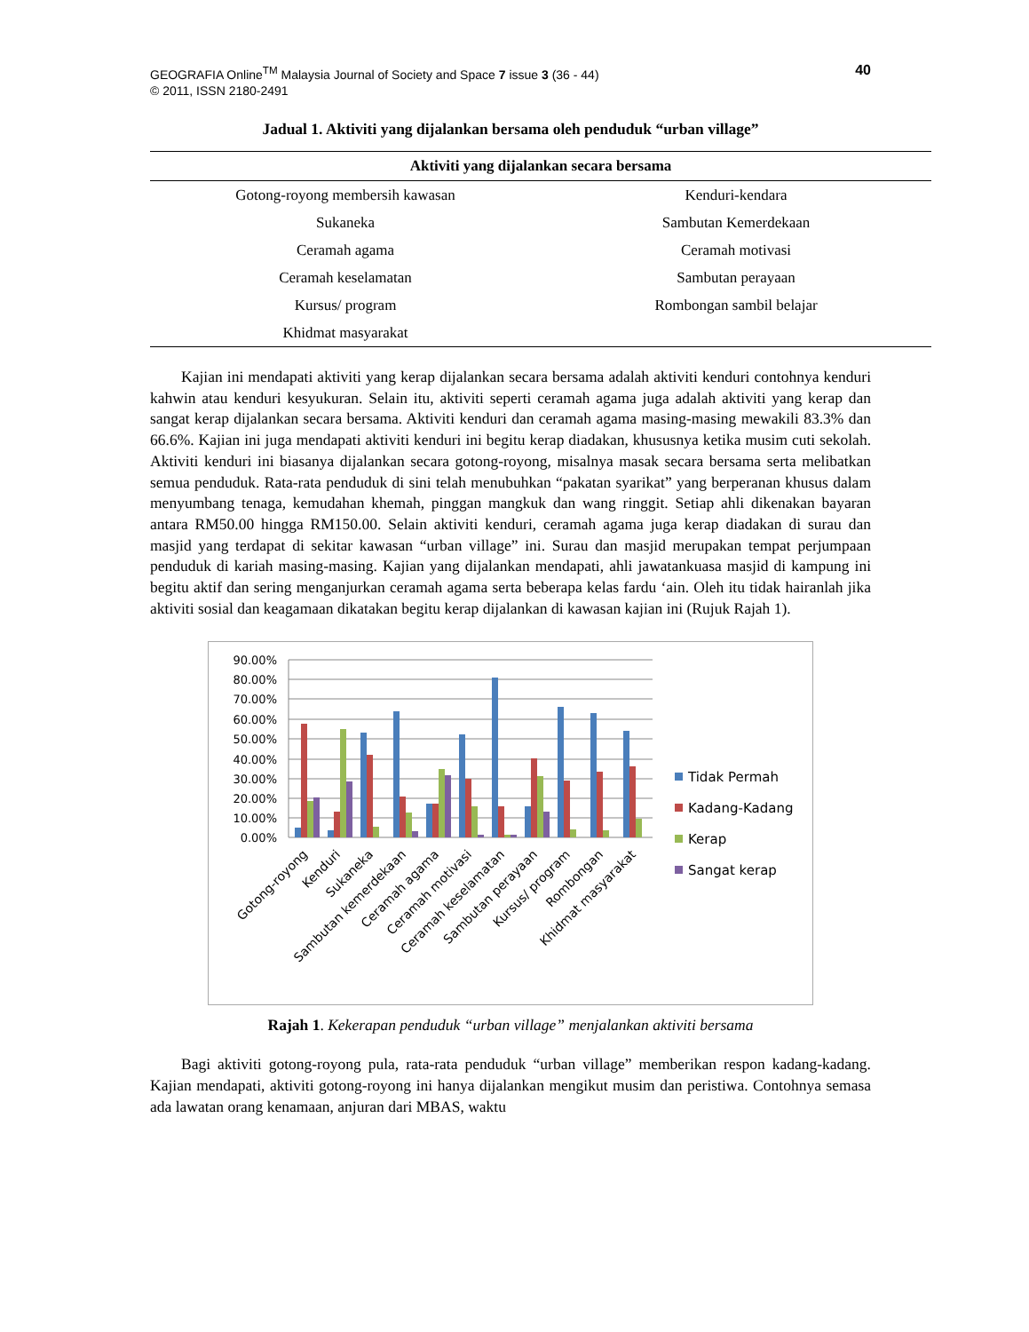GEOGRAFIA Online<sup>TM</sup> Malaysia Journal of Society and Space 7 issue 3 (36 - 44)
© 2011, ISSN 2180-2491
40
Jadual 1. Aktiviti yang dijalankan bersama oleh penduduk “urban village”
| Aktiviti yang dijalankan secara bersama | |
| --- | --- |
| Gotong-royong membersih kawasan | Kenduri-kendara |
| Sukaneka | Sambutan Kemerdekaan |
| Ceramah agama | Ceramah motivasi |
| Ceramah keselamatan | Sambutan perayaan |
| Kursus/ program | Rombongan sambil belajar |
| Khidmat masyarakat | |
Kajian ini mendapati aktiviti yang kerap dijalankan secara bersama adalah aktiviti kenduri contohnya kenduri kahwin atau kenduri kesyukuran. Selain itu, aktiviti seperti ceramah agama juga adalah aktiviti yang kerap dan sangat kerap dijalankan secara bersama. Aktiviti kenduri dan ceramah agama masing-masing mewakili 83.3% dan 66.6%. Kajian ini juga mendapati aktiviti kenduri ini begitu kerap diadakan, khususnya ketika musim cuti sekolah. Aktiviti kenduri ini biasanya dijalankan secara gotong-royong, misalnya masak secara bersama serta melibatkan semua penduduk. Rata-rata penduduk di sini telah menubuhkan “pakatan syarikat” yang berperanan khusus dalam menyumbang tenaga, kemudahan khemah, pinggan mangkuk dan wang ringgit. Setiap ahli dikenakan bayaran antara RM50.00 hingga RM150.00. Selain aktiviti kenduri, ceramah agama juga kerap diadakan di surau dan masjid yang terdapat di sekitar kawasan “urban village” ini. Surau dan masjid merupakan tempat perjumpaan penduduk di kariah masing-masing. Kajian yang dijalankan mendapati, ahli jawatankuasa masjid di kampung ini begitu aktif dan sering menganjurkan ceramah agama serta beberapa kelas fardu ‘ain. Oleh itu tidak hairanlah jika aktiviti sosial dan keagamaan dikatakan begitu kerap dijalankan di kawasan kajian ini (Rujuk Rajah 1).
90.00%
80.00%
70.00%
60.00%
50.00%
40.00%
30.00%
20.00%
10.00%
0.00%
Gotong-royong
Kenduri
Sukaneka
Sambutan kemerdekaan
Ceramah agama
Ceramah motivasi
Ceramah keselamatan
Sambutan perayaan
Kursus/ program
Rombongan
Khidmat masyarakat
Tidak Permah
Kadang-Kadang
Kerap
Sangat kerap
Rajah 1. Kekerapan penduduk “urban village” menjalankan aktiviti bersama
Bagi aktiviti gotong-royong pula, rata-rata penduduk “urban village” memberikan respon kadang-kadang. Kajian mendapati, aktiviti gotong-royong ini hanya dijalankan mengikut musim dan peristiwa. Contohnya semasa ada lawatan orang kenamaan, anjuran dari MBAS, waktu